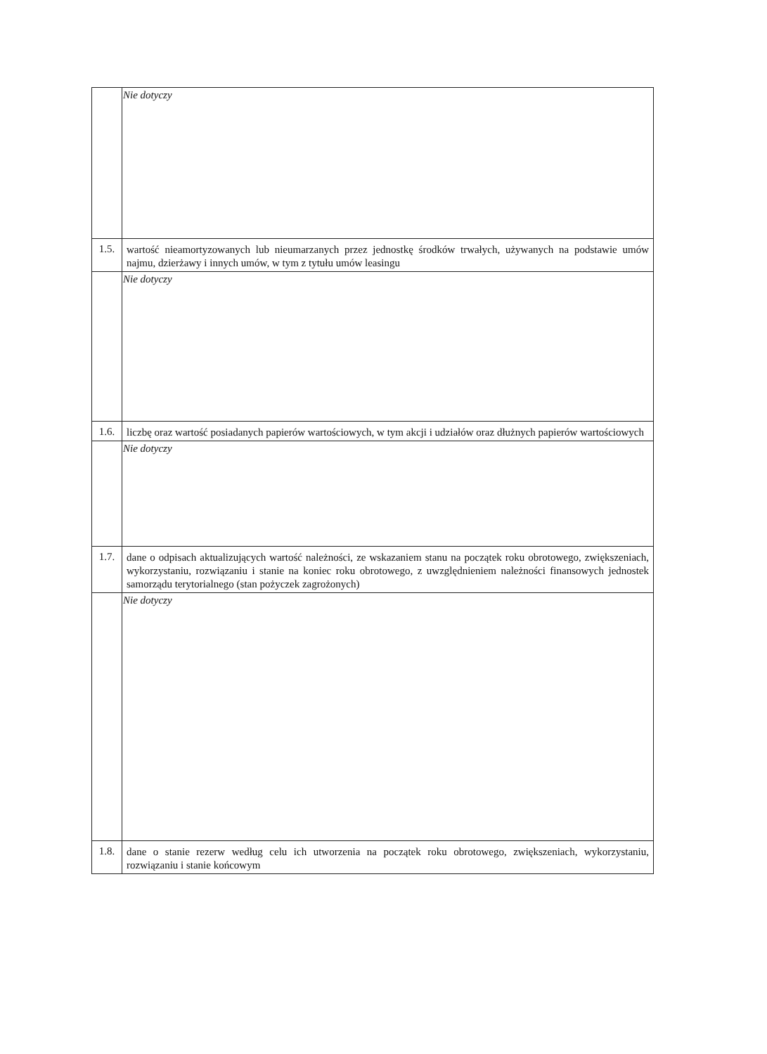| | Nie dotyczy |
| 1.5. | wartość nieamortyzowanych lub nieumarzanych przez jednostkę środków trwałych, używanych na podstawie umów najmu, dzierżawy i innych umów, w tym z tytułu umów leasingu |
| | Nie dotyczy |
| 1.6. | liczbę oraz wartość posiadanych papierów wartościowych, w tym akcji i udziałów oraz dłużnych papierów wartościowych |
| | Nie dotyczy |
| 1.7. | dane o odpisach aktualizujących wartość należności, ze wskazaniem stanu na początek roku obrotowego, zwiększeniach, wykorzystaniu, rozwiązaniu i stanie na koniec roku obrotowego, z uwzględnieniem należności finansowych jednostek samorządu terytorialnego (stan pożyczek zagrożonych) |
| | Nie dotyczy |
| 1.8. | dane o stanie rezerw według celu ich utworzenia na początek roku obrotowego, zwiększeniach, wykorzystaniu, rozwiązaniu i stanie końcowym |